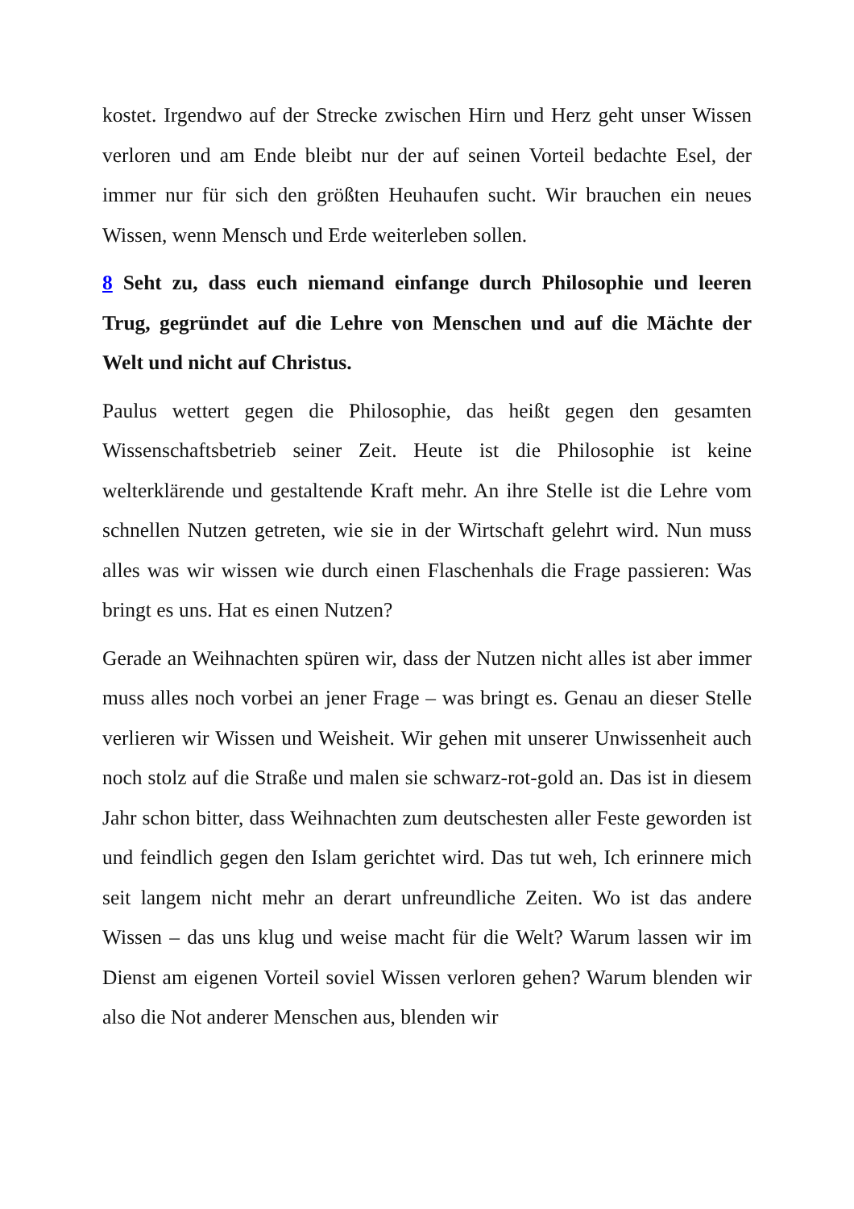kostet. Irgendwo auf der Strecke zwischen Hirn und Herz geht unser Wissen verloren und am Ende bleibt nur der auf seinen Vorteil bedachte Esel, der immer nur für sich den größten Heuhaufen sucht. Wir brauchen ein neues Wissen, wenn Mensch und Erde weiterleben sollen.
8 Seht zu, dass euch niemand einfange durch Philosophie und leeren Trug, gegründet auf die Lehre von Menschen und auf die Mächte der Welt und nicht auf Christus.
Paulus wettert gegen die Philosophie, das heißt gegen den gesamten Wissenschaftsbetrieb seiner Zeit. Heute ist die Philosophie ist keine welterklärende und gestaltende Kraft mehr. An ihre Stelle ist die Lehre vom schnellen Nutzen getreten, wie sie in der Wirtschaft gelehrt wird. Nun muss alles was wir wissen wie durch einen Flaschenhals die Frage passieren: Was bringt es uns. Hat es einen Nutzen?
Gerade an Weihnachten spüren wir, dass der Nutzen nicht alles ist aber immer muss alles noch vorbei an jener Frage – was bringt es. Genau an dieser Stelle verlieren wir Wissen und Weisheit. Wir gehen mit unserer Unwissenheit auch noch stolz auf die Straße und malen sie schwarz-rot-gold an. Das ist in diesem Jahr schon bitter, dass Weihnachten zum deutschesten aller Feste geworden ist und feindlich gegen den Islam gerichtet wird. Das tut weh, Ich erinnere mich seit langem nicht mehr an derart unfreundliche Zeiten. Wo ist das andere Wissen – das uns klug und weise macht für die Welt? Warum lassen wir im Dienst am eigenen Vorteil soviel Wissen verloren gehen? Warum blenden wir also die Not anderer Menschen aus, blenden wir